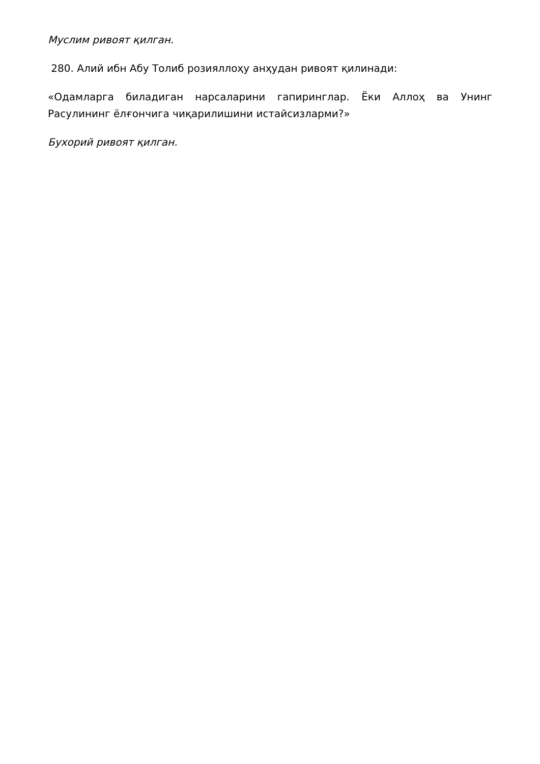Муслим ривоят қилган.
280. Алий ибн Абу Толиб розияллоҳу анҳудан ривоят қилинади:
«Одамларга биладиган нарсаларини гапиринглар. Ёки Аллоҳ ва Унинг Расулининг ёлғончига чиқарилишини истайсизларми?»
Бухорий ривоят қилган.